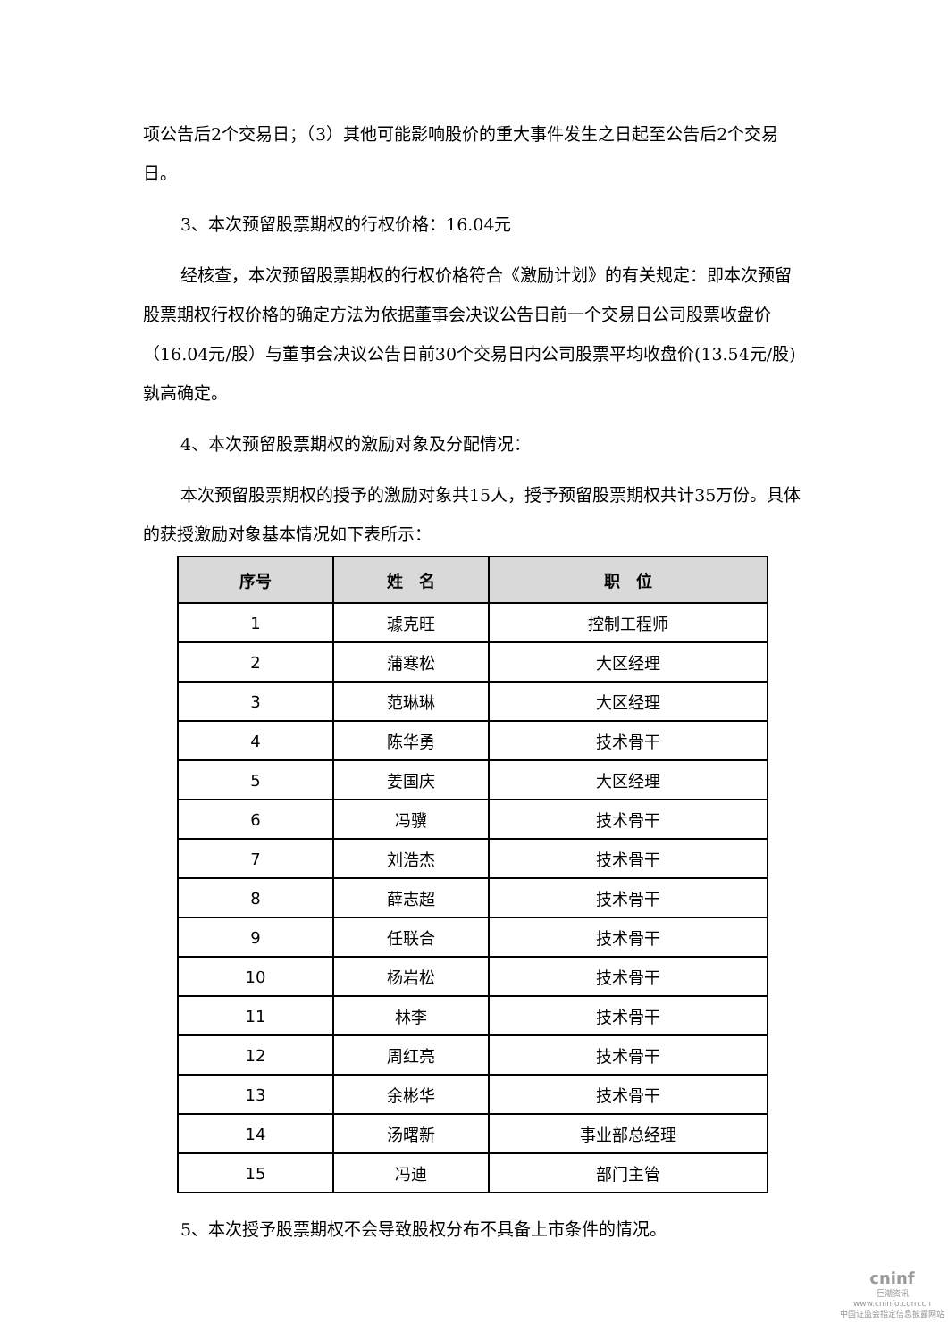项公告后2个交易日；（3）其他可能影响股价的重大事件发生之日起至公告后2个交易日。
3、本次预留股票期权的行权价格：16.04元
经核查，本次预留股票期权的行权价格符合《激励计划》的有关规定：即本次预留股票期权行权价格的确定方法为依据董事会决议公告日前一个交易日公司股票收盘价（16.04元/股）与董事会决议公告日前30个交易日内公司股票平均收盘价(13.54元/股)孰高确定。
4、本次预留股票期权的激励对象及分配情况：
本次预留股票期权的授予的激励对象共15人，授予预留股票期权共计35万份。具体的获授激励对象基本情况如下表所示：
| 序号 | 姓 名 | 职 位 |
| --- | --- | --- |
| 1 | 璩克旺 | 控制工程师 |
| 2 | 蒲寒松 | 大区经理 |
| 3 | 范琳琳 | 大区经理 |
| 4 | 陈华勇 | 技术骨干 |
| 5 | 姜国庆 | 大区经理 |
| 6 | 冯骥 | 技术骨干 |
| 7 | 刘浩杰 | 技术骨干 |
| 8 | 薛志超 | 技术骨干 |
| 9 | 任联合 | 技术骨干 |
| 10 | 杨岩松 | 技术骨干 |
| 11 | 林李 | 技术骨干 |
| 12 | 周红亮 | 技术骨干 |
| 13 | 余彬华 | 技术骨干 |
| 14 | 汤曙新 | 事业部总经理 |
| 15 | 冯迪 | 部门主管 |
5、本次授予股票期权不会导致股权分布不具备上市条件的情况。
cninf
巨潮资讯
www.cninfo.com.cn
中国证监会指定信息披露网站